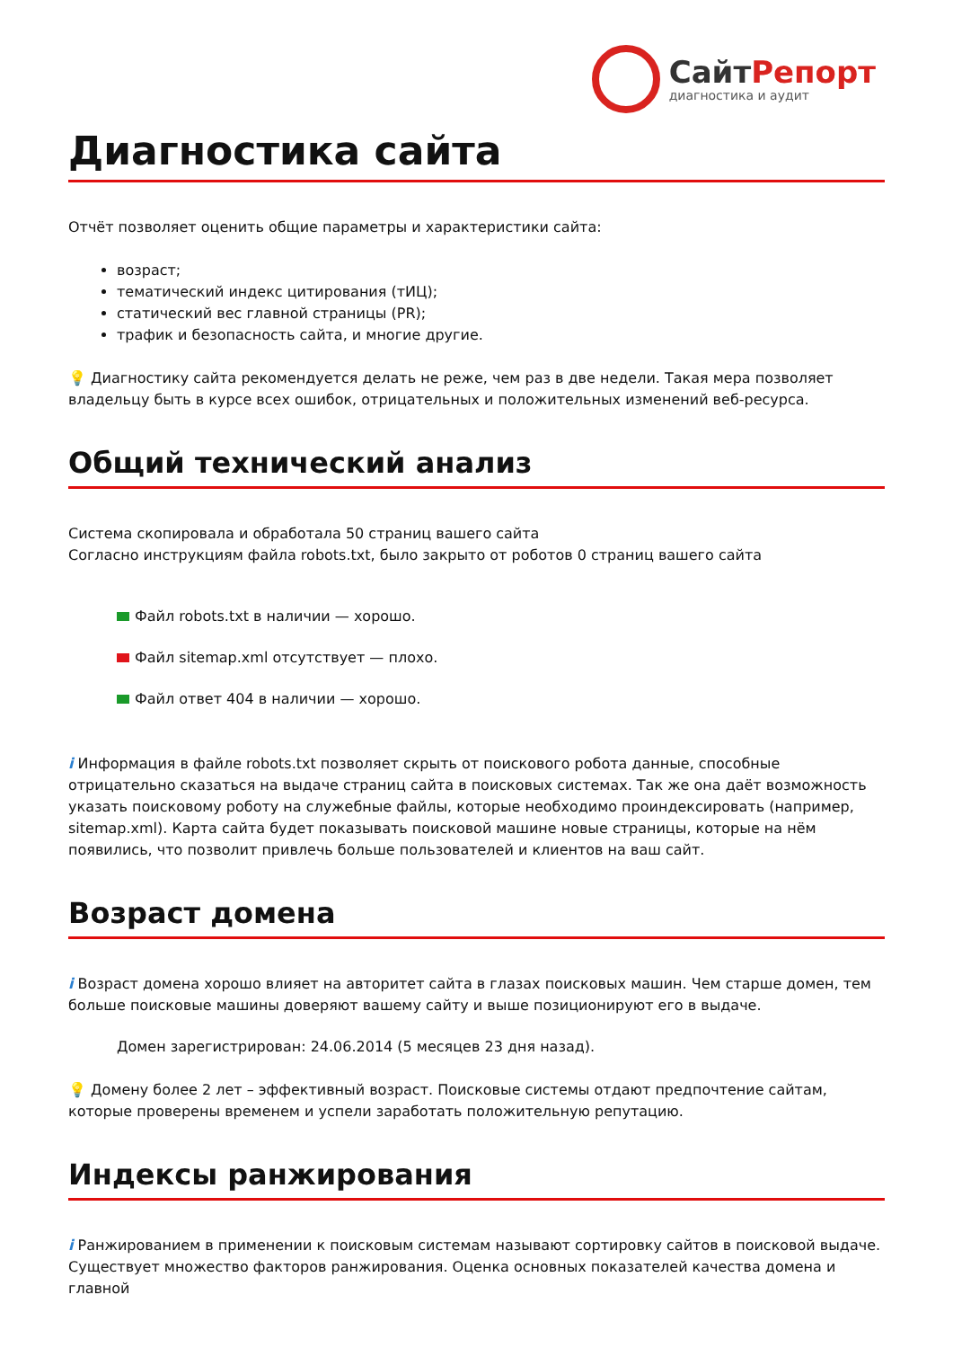СайтРепорт
диагностика и аудит
Диагностика сайта
Отчёт позволяет оценить общие параметры и характеристики сайта:
возраст;
тематический индекс цитирования (тИЦ);
статический вес главной страницы (PR);
трафик и безопасность сайта, и многие другие.
💡 Диагностику сайта рекомендуется делать не реже, чем раз в две недели. Такая мера позволяет владельцу быть в курсе всех ошибок, отрицательных и положительных изменений веб-ресурса.
Общий технический анализ
Система скопировала и обработала 50 страниц вашего сайта
Согласно инструкциям файла robots.txt, было закрыто от роботов 0 страниц вашего сайта
Файл robots.txt в наличии — хорошо.
Файл sitemap.xml отсутствует — плохо.
Файл ответ 404 в наличии — хорошо.
i Информация в файле robots.txt позволяет скрыть от поискового робота данные, способные отрицательно сказаться на выдаче страниц сайта в поисковых системах. Так же она даёт возможность указать поисковому роботу на служебные файлы, которые необходимо проиндексировать (например, sitemap.xml). Карта сайта будет показывать поисковой машине новые страницы, которые на нём появились, что позволит привлечь больше пользователей и клиентов на ваш сайт.
Возраст домена
i Возраст домена хорошо влияет на авторитет сайта в глазах поисковых машин. Чем старше домен, тем больше поисковые машины доверяют вашему сайту и выше позиционируют его в выдаче.
Домен зарегистрирован: 24.06.2014 (5 месяцев 23 дня назад).
💡 Домену более 2 лет – эффективный возраст. Поисковые системы отдают предпочтение сайтам, которые проверены временем и успели заработать положительную репутацию.
Индексы ранжирования
i Ранжированием в применении к поисковым системам называют сортировку сайтов в поисковой выдаче. Существует множество факторов ранжирования. Оценка основных показателей качества домена и главной